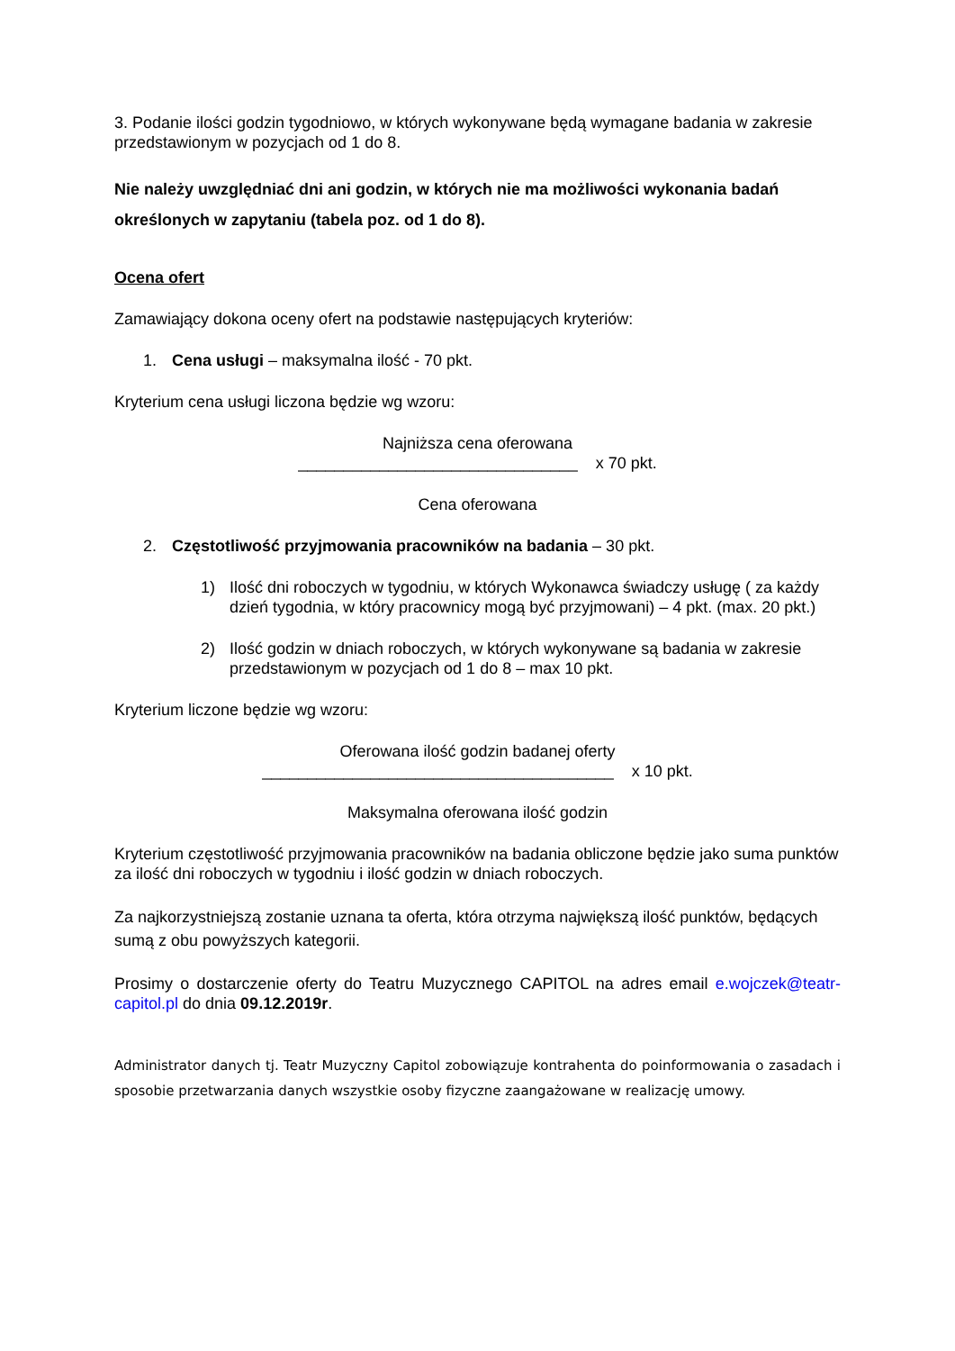3. Podanie ilości godzin tygodniowo, w których wykonywane będą wymagane badania w zakresie przedstawionym w pozycjach od 1 do 8.
Nie należy uwzględniać dni ani godzin, w których nie ma możliwości wykonania badań określonych w zapytaniu (tabela poz. od 1 do 8).
Ocena ofert
Zamawiający dokona oceny ofert na podstawie następujących kryteriów:
1. Cena usługi – maksymalna ilość - 70 pkt.
Kryterium cena usługi liczona będzie wg wzoru:
Najniższa cena oferowana
_______________________________ x 70 pkt.
Cena oferowana
2. Częstotliwość przyjmowania pracowników na badania – 30 pkt.
1) Ilość dni roboczych w tygodniu, w których Wykonawca świadczy usługę ( za każdy dzień tygodnia, w który pracownicy mogą być przyjmowani) – 4 pkt. (max. 20 pkt.)
2) Ilość godzin w dniach roboczych, w których wykonywane są badania w zakresie przedstawionym w pozycjach od 1 do 8 – max 10 pkt.
Kryterium liczone będzie wg wzoru:
Oferowana ilość godzin badanej oferty
_______________________________________ x 10 pkt.
Maksymalna oferowana ilość godzin
Kryterium częstotliwość przyjmowania pracowników na badania obliczone będzie jako suma punktów za ilość dni roboczych w tygodniu i ilość godzin w dniach roboczych.
Za najkorzystniejszą zostanie uznana ta oferta, która otrzyma największą ilość punktów, będących sumą z obu powyższych kategorii.
Prosimy o dostarczenie oferty do Teatru Muzycznego CAPITOL na adres email e.wojczek@teatr-capitol.pl do dnia 09.12.2019r.
Administrator danych tj. Teatr Muzyczny Capitol zobowiązuje kontrahenta do poinformowania o zasadach i sposobie przetwarzania danych wszystkie osoby fizyczne zaangażowane w realizację umowy.